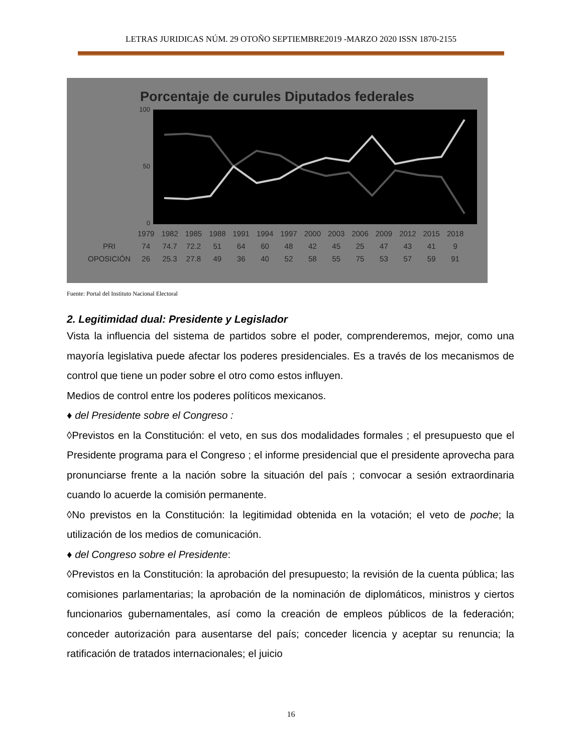LETRAS JURIDICAS NÚM. 29 OTOÑO SEPTIEMBRE2019 -MARZO 2020 ISSN 1870-2155
Porcentaje de curules Diputados federales
100
50
0
| | 1979 | 1982 | 1985 | 1988 | 1991 | 1994 | 1997 | 2000 | 2003 | 2006 | 2009 | 2012 | 2015 | 2018 |
| --- | --- | --- | --- | --- | --- | --- | --- | --- | --- | --- | --- | --- | --- | --- |
| PRI | 74 | 74.7 | 72.2 | 51 | 64 | 60 | 48 | 42 | 45 | 25 | 47 | 43 | 41 | 9 |
| OPOSICIÓN | 26 | 25.3 | 27.8 | 49 | 36 | 40 | 52 | 58 | 55 | 75 | 53 | 57 | 59 | 91 |
Fuente: Portal del Instituto Nacional Electoral
2. Legitimidad dual: Presidente y Legislador
Vista la influencia del sistema de partidos sobre el poder, comprenderemos, mejor, como una mayoría legislativa puede afectar los poderes presidenciales. Es a través de los mecanismos de control que tiene un poder sobre el otro como estos influyen.
Medios de control entre los poderes políticos mexicanos.
♦ del Presidente sobre el Congreso :
◊Previstos en la Constitución: el veto, en sus dos modalidades formales ; el presupuesto que el Presidente programa para el Congreso ; el informe presidencial que el presidente aprovecha para pronunciarse frente a la nación sobre la situación del país ; convocar a sesión extraordinaria cuando lo acuerde la comisión permanente.
◊No previstos en la Constitución: la legitimidad obtenida en la votación; el veto de poche; la utilización de los medios de comunicación.
♦ del Congreso sobre el Presidente:
◊Previstos en la Constitución: la aprobación del presupuesto; la revisión de la cuenta pública; las comisiones parlamentarias; la aprobación de la nominación de diplomáticos, ministros y ciertos funcionarios gubernamentales, así como la creación de empleos públicos de la federación; conceder autorización para ausentarse del país; conceder licencia y aceptar su renuncia; la ratificación de tratados internacionales; el juicio
16